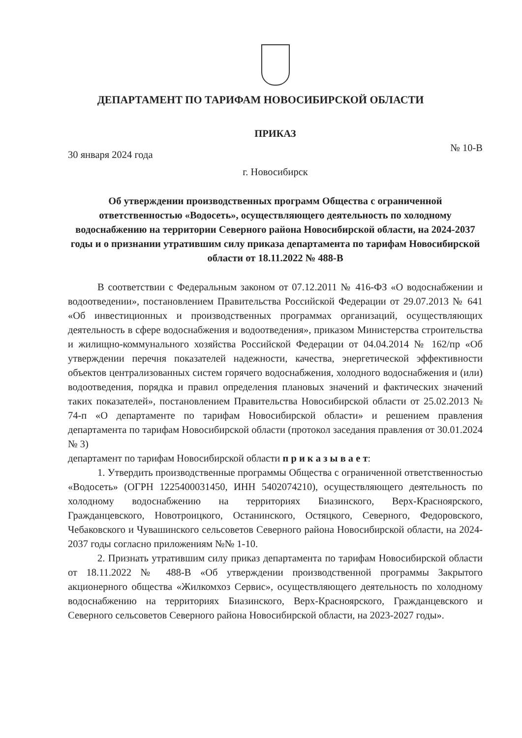ДЕПАРТАМЕНТ ПО ТАРИФАМ НОВОСИБИРСКОЙ ОБЛАСТИ
ПРИКАЗ
30 января 2024 года № 10-В
г. Новосибирск
Об утверждении производственных программ Общества с ограниченной ответственностью «Водосеть», осуществляющего деятельность по холодному водоснабжению на территории Северного района Новосибирской области, на 2024-2037 годы и о признании утратившим силу приказа департамента по тарифам Новосибирской области от 18.11.2022 № 488-В
В соответствии с Федеральным законом от 07.12.2011 № 416-ФЗ «О водоснабжении и водоотведении», постановлением Правительства Российской Федерации от 29.07.2013 № 641 «Об инвестиционных и производственных программах организаций, осуществляющих деятельность в сфере водоснабжения и водоотведения», приказом Министерства строительства и жилищно-коммунального хозяйства Российской Федерации от 04.04.2014 № 162/пр «Об утверждении перечня показателей надежности, качества, энергетической эффективности объектов централизованных систем горячего водоснабжения, холодного водоснабжения и (или) водоотведения, порядка и правил определения плановых значений и фактических значений таких показателей», постановлением Правительства Новосибирской области от 25.02.2013 № 74-п «О департаменте по тарифам Новосибирской области» и решением правления департамента по тарифам Новосибирской области (протокол заседания правления от 30.01.2024 № 3)
департамент по тарифам Новосибирской области п р и к а з ы в а е т:
1. Утвердить производственные программы Общества с ограниченной ответственностью «Водосеть» (ОГРН 1225400031450, ИНН 5402074210), осуществляющего деятельность по холодному водоснабжению на территориях Биазинского, Верх-Красноярского, Гражданцевского, Новотроицкого, Останинского, Остяцкого, Северного, Федоровского, Чебаковского и Чувашинского сельсоветов Северного района Новосибирской области, на 2024-2037 годы согласно приложениям №№ 1-10.
2. Признать утратившим силу приказ департамента по тарифам Новосибирской области от 18.11.2022 № 488-В «Об утверждении производственной программы Закрытого акционерного общества «Жилкомхоз Сервис», осуществляющего деятельность по холодному водоснабжению на территориях Биазинского, Верх-Красноярского, Гражданцевского и Северного сельсоветов Северного района Новосибирской области, на 2023-2027 годы».